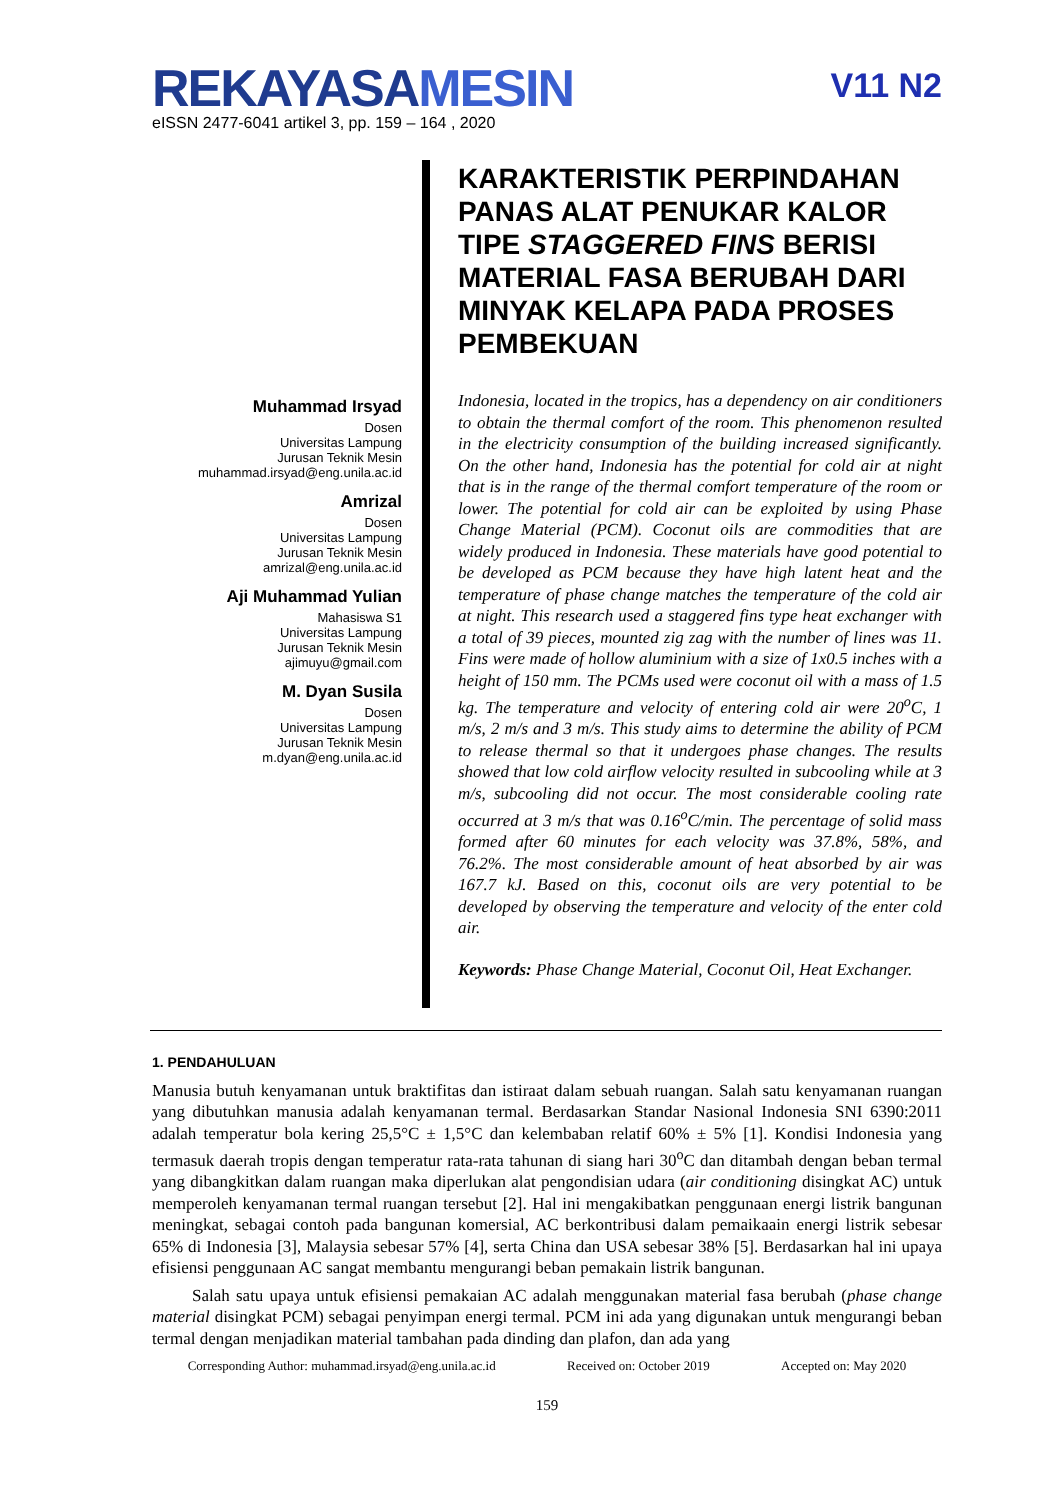REKAYASA MESIN
V11 N2
eISSN 2477-6041 artikel 3, pp. 159 – 164 , 2020
Muhammad Irsyad
Dosen
Universitas Lampung
Jurusan Teknik Mesin
muhammad.irsyad@eng.unila.ac.id
Amrizal
Dosen
Universitas Lampung
Jurusan Teknik Mesin
amrizal@eng.unila.ac.id
Aji Muhammad Yulian
Mahasiswa S1
Universitas Lampung
Jurusan Teknik Mesin
ajimuyu@gmail.com
M. Dyan Susila
Dosen
Universitas Lampung
Jurusan Teknik Mesin
m.dyan@eng.unila.ac.id
KARAKTERISTIK PERPINDAHAN PANAS ALAT PENUKAR KALOR TIPE STAGGERED FINS BERISI MATERIAL FASA BERUBAH DARI MINYAK KELAPA PADA PROSES PEMBEKUAN
Indonesia, located in the tropics, has a dependency on air conditioners to obtain the thermal comfort of the room. This phenomenon resulted in the electricity consumption of the building increased significantly. On the other hand, Indonesia has the potential for cold air at night that is in the range of the thermal comfort temperature of the room or lower. The potential for cold air can be exploited by using Phase Change Material (PCM). Coconut oils are commodities that are widely produced in Indonesia. These materials have good potential to be developed as PCM because they have high latent heat and the temperature of phase change matches the temperature of the cold air at night. This research used a staggered fins type heat exchanger with a total of 39 pieces, mounted zig zag with the number of lines was 11. Fins were made of hollow aluminium with a size of 1x0.5 inches with a height of 150 mm. The PCMs used were coconut oil with a mass of 1.5 kg. The temperature and velocity of entering cold air were 20<sup>o</sup>C, 1 m/s, 2 m/s and 3 m/s. This study aims to determine the ability of PCM to release thermal so that it undergoes phase changes. The results showed that low cold airflow velocity resulted in subcooling while at 3 m/s, subcooling did not occur. The most considerable cooling rate occurred at 3 m/s that was 0.16<sup>o</sup>C/min. The percentage of solid mass formed after 60 minutes for each velocity was 37.8%, 58%, and 76.2%. The most considerable amount of heat absorbed by air was 167.7 kJ. Based on this, coconut oils are very potential to be developed by observing the temperature and velocity of the enter cold air.
Keywords: Phase Change Material, Coconut Oil, Heat Exchanger.
1. PENDAHULUAN
Manusia butuh kenyamanan untuk braktifitas dan istiraat dalam sebuah ruangan. Salah satu kenyamanan ruangan yang dibutuhkan manusia adalah kenyamanan termal. Berdasarkan Standar Nasional Indonesia SNI 6390:2011 adalah temperatur bola kering 25,5°C ± 1,5°C dan kelembaban relatif 60% ± 5% [1]. Kondisi Indonesia yang termasuk daerah tropis dengan temperatur rata-rata tahunan di siang hari 30<sup>o</sup>C dan ditambah dengan beban termal yang dibangkitkan dalam ruangan maka diperlukan alat pengondisian udara (air conditioning disingkat AC) untuk memperoleh kenyamanan termal ruangan tersebut [2]. Hal ini mengakibatkan penggunaan energi listrik bangunan meningkat, sebagai contoh pada bangunan komersial, AC berkontribusi dalam pemaikaain energi listrik sebesar 65% di Indonesia [3], Malaysia sebesar 57% [4], serta China dan USA sebesar 38% [5]. Berdasarkan hal ini upaya efisiensi penggunaan AC sangat membantu mengurangi beban pemakain listrik bangunan.
Salah satu upaya untuk efisiensi pemakaian AC adalah menggunakan material fasa berubah (phase change material disingkat PCM) sebagai penyimpan energi termal. PCM ini ada yang digunakan untuk mengurangi beban termal dengan menjadikan material tambahan pada dinding dan plafon, dan ada yang
Corresponding Author: muhammad.irsyad@eng.unila.ac.id Received on: October 2019 Accepted on: May 2020
159